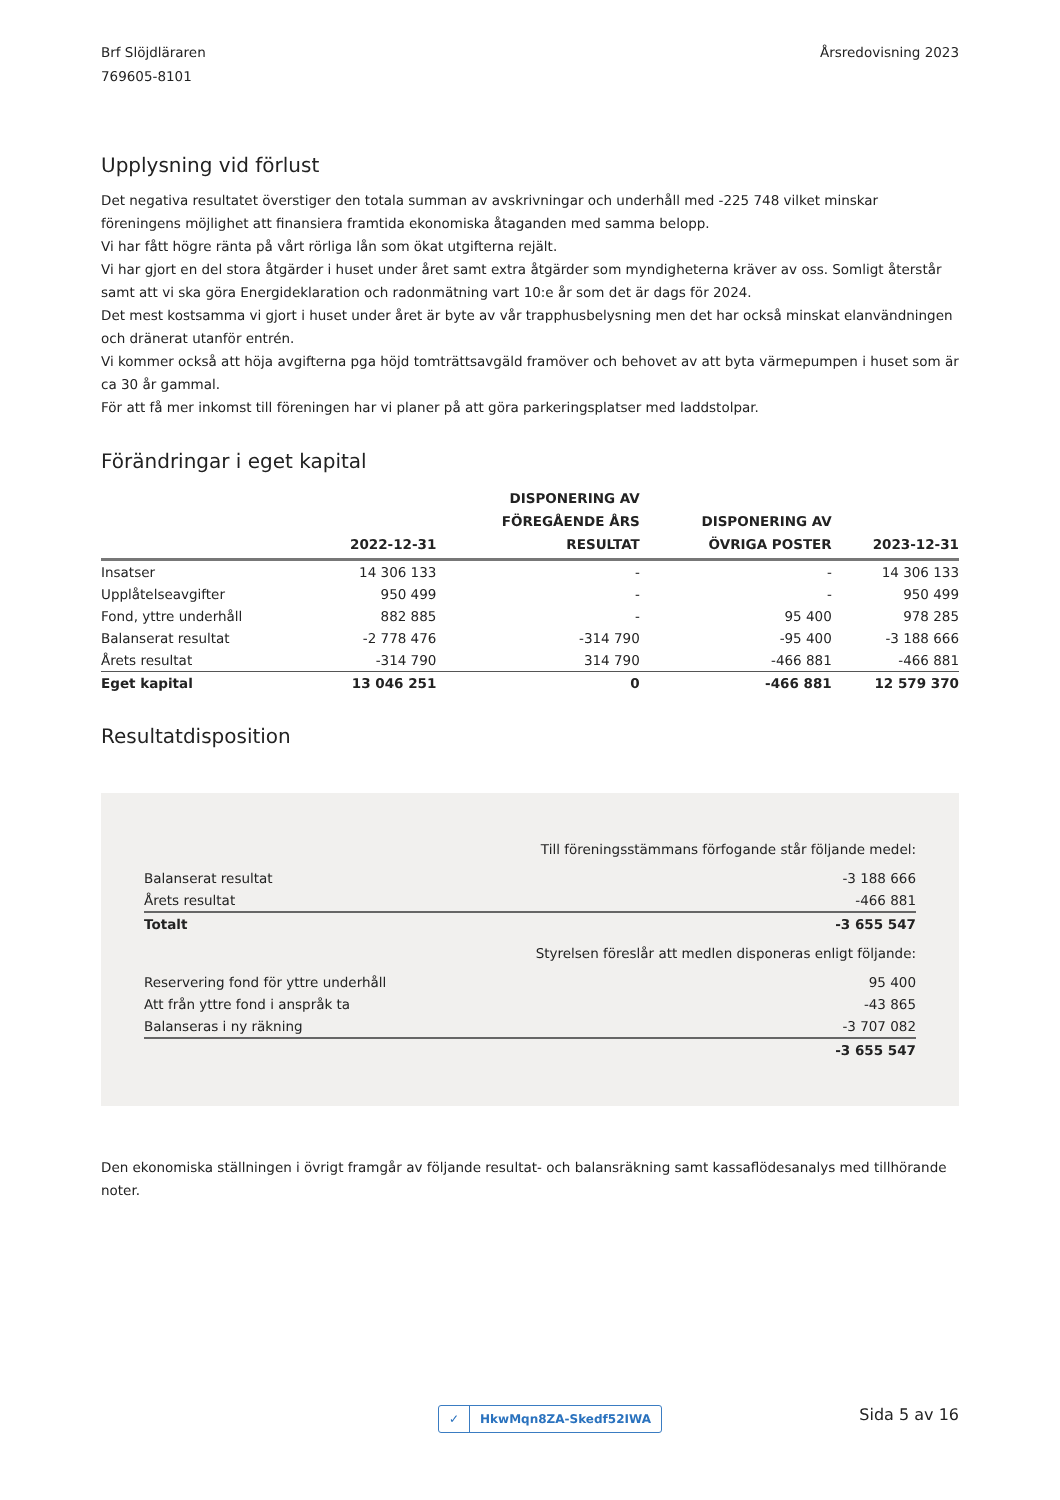Brf Slöjdläraren
769605-8101
Årsredovisning 2023
Upplysning vid förlust
Det negativa resultatet överstiger den totala summan av avskrivningar och underhåll med -225 748 vilket minskar föreningens möjlighet att finansiera framtida ekonomiska åtaganden med samma belopp.
Vi har fått högre ränta på vårt rörliga lån som ökat utgifterna rejält.
Vi har gjort en del stora åtgärder i huset under året samt extra åtgärder som myndigheterna kräver av oss. Somligt återstår samt att vi ska göra Energideklaration och radonmätning vart 10:e år som det är dags för 2024.
Det mest kostsamma vi gjort i huset under året är byte av vår trapphusbelysning men det har också minskat elanvändningen och dränerat utanför entrén.
Vi kommer också att höja avgifterna pga höjd tomträttsavgäld framöver och behovet av att byta värmepumpen i huset som är ca 30 år gammal.
För att få mer inkomst till föreningen har vi planer på att göra parkeringsplatser med laddstolpar.
Förändringar i eget kapital
| | 2022-12-31 | DISPONERING AV FÖREGÅENDE ÅRS RESULTAT | DISPONERING AV ÖVRIGA POSTER | 2023-12-31 |
| --- | --- | --- | --- | --- |
| Insatser | 14 306 133 | - | - | 14 306 133 |
| Upplåtelseavgifter | 950 499 | - | - | 950 499 |
| Fond, yttre underhåll | 882 885 | - | 95 400 | 978 285 |
| Balanserat resultat | -2 778 476 | -314 790 | -95 400 | -3 188 666 |
| Årets resultat | -314 790 | 314 790 | -466 881 | -466 881 |
| Eget kapital | 13 046 251 | 0 | -466 881 | 12 579 370 |
Resultatdisposition
| Till föreningsstämmans förfogande står följande medel: | |
| Balanserat resultat | -3 188 666 |
| Årets resultat | -466 881 |
| Totalt | -3 655 547 |
| Styrelsen föreslår att medlen disponeras enligt följande: | |
| Reservering fond för yttre underhåll | 95 400 |
| Att från yttre fond i anspråk ta | -43 865 |
| Balanseras i ny räkning | -3 707 082 |
| | -3 655 547 |
Den ekonomiska ställningen i övrigt framgår av följande resultat- och balansräkning samt kassaflödesanalys med tillhörande noter.
✓ HkwMqn8ZA-Skedf52IWA
Sida 5 av 16